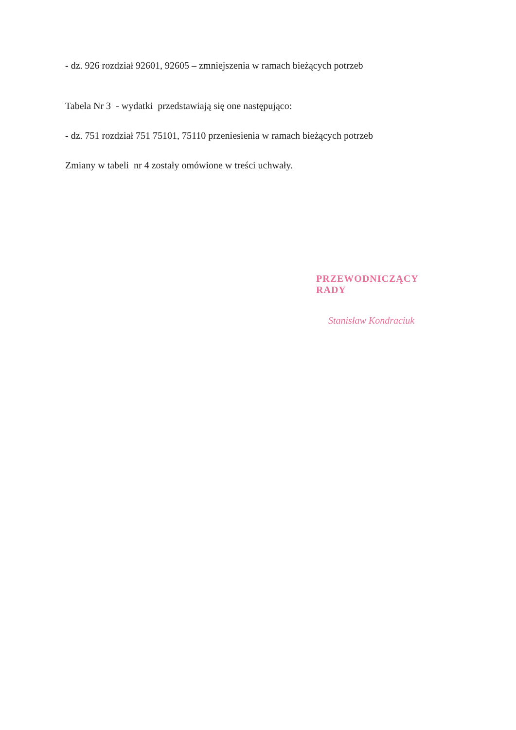- dz. 926 rozdział 92601, 92605 – zmniejszenia w ramach bieżących potrzeb
Tabela Nr 3 - wydatki przedstawiają się one następująco:
- dz. 751 rozdział 751 75101, 75110 przeniesienia w ramach bieżących potrzeb
Zmiany w tabeli nr 4 zostały omówione w treści uchwały.
PRZEWODNICZĄCY RADY
Stanisław Kondraciuk